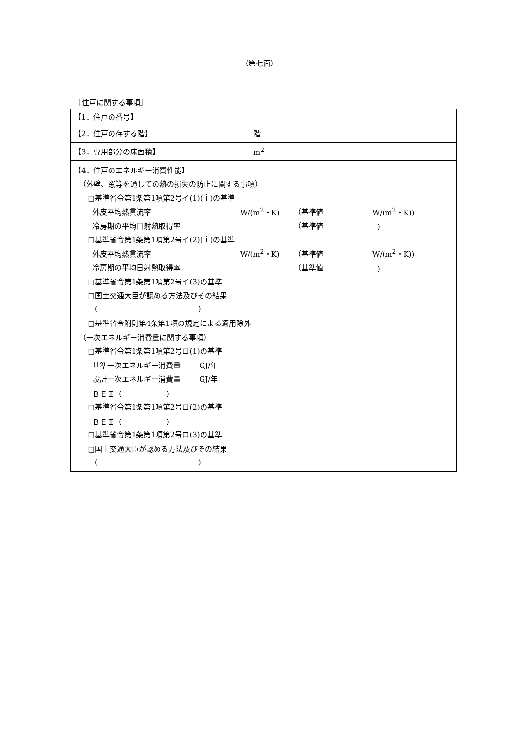（第七面）
［住戸に関する事項］
| 【1．住戸の番号】 |
| 【2．住戸の存する階】 階 |
| 【3．専用部分の床面積】 m<sup>2</sup> |
| 【4．住戸のエネルギー消費性能】 （外壁、窓等を通しての熱の損失の防止に関する事項） □基準省令第1条第1項第2号イ(1)(ｉ)の基準 外皮平均熱貫流率 W/(m<sup>2</sup>・K) （基準値 W/(m<sup>2</sup>・K)) 冷房期の平均日射熱取得率 （基準値 ） □基準省令第1条第1項第2号イ(2)(ｉ)の基準 外皮平均熱貫流率 W/(m<sup>2</sup>・K) （基準値 W/(m<sup>2</sup>・K)) 冷房期の平均日射熱取得率 （基準値 ） □基準省令第1条第1項第2号イ(3)の基準 □国土交通大臣が認める方法及びその結果 ( ) □基準省令附則第4条第1項の規定による適用除外 （一次エネルギー消費量に関する事項） □基準省令第1条第1項第2号ロ(1)の基準 基準一次エネルギー消費量 GJ/年 設計一次エネルギー消費量 GJ/年 ＢＥＩ（ ） □基準省令第1条第1項第2号ロ(2)の基準 ＢＥＩ（ ） □基準省令第1条第1項第2号ロ(3)の基準 □国土交通大臣が認める方法及びその結果 ( ) |